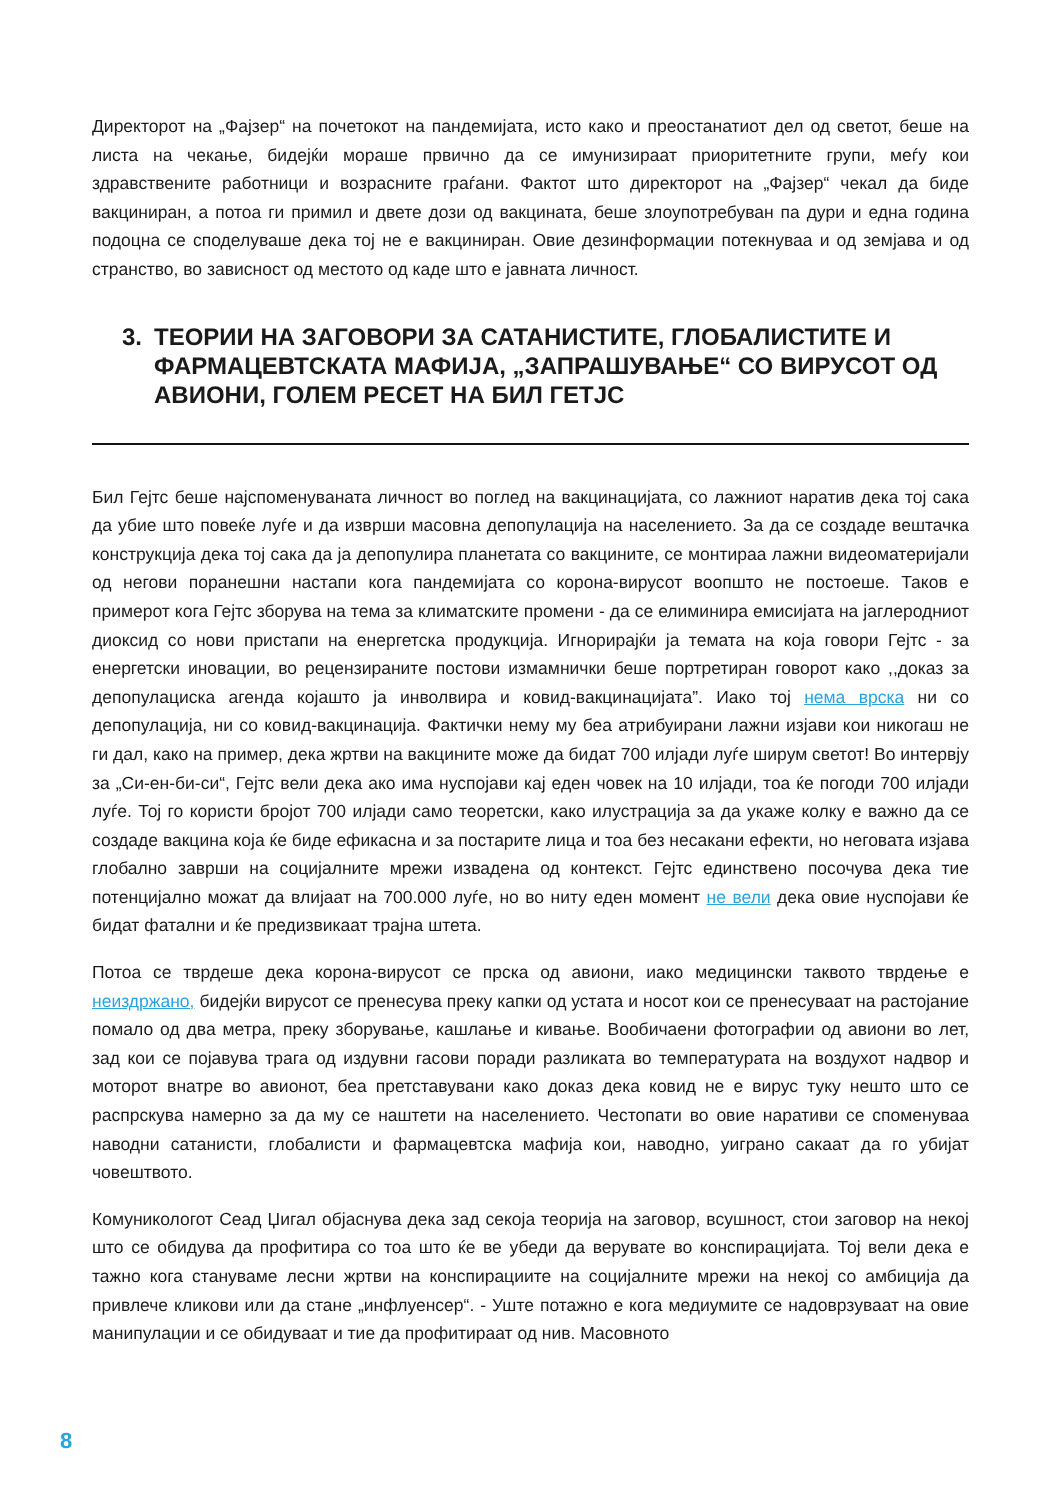Директорот на „Фајзер“ на почетокот на пандемијата, исто како и преостанатиот дел од светот, беше на листа на чекање, бидејќи мораше првично да се имунизираат приоритетните групи, меѓу кои здравствените работници и возрасните граѓани. Фактот што директорот на „Фајзер“ чекал да биде вакциниран, а потоа ги примил и двете дози од вакцината, беше злоупотребуван па дури и една година подоцна се споделуваше дека тој не е вакциниран. Овие дезинформации потекнуваа и од земјава и од странство, во зависност од местото од каде што е јавната личност.
3. ТЕОРИИ НА ЗАГОВОРИ ЗА САТАНИСТИТЕ, ГЛОБАЛИСТИТЕ И ФАРМАЦЕВТСКАТА МАФИЈА, „ЗАПРАШУВАЊЕ“ СО ВИРУСОТ ОД АВИОНИ, ГОЛЕМ РЕСЕТ НА БИЛ ГЕТЈС
Бил Гејтс беше најспоменуваната личност во поглед на вакцинацијата, со лажниот наратив дека тој сака да убие што повеќе луѓе и да изврши масовна депопулација на населението. За да се создаде вештачка конструкција дека тој сака да ја депопулира планетата со вакцините, се монтираа лажни видеоматеријали од негови поранешни настапи кога пандемијата со корона-вирусот воопшто не постоеше. Таков е примерот кога Гејтс зборува на тема за климатските промени - да се елиминира емисијата на јаглеродниот диоксид со нови пристапи на енергетска продукција. Игнорирајќи ја темата на која говори Гејтс - за енергетски иновации, во рецензираните постови измамнички беше портретиран говорот како ,,доказ за депопулациска агенда којашто ја инволвира и ковид-вакцинацијата”. Иако тој нема врска ни со депопулација, ни со ковид-вакцинација. Фактички нему му беа атрибуирани лажни изјави кои никогаш не ги дал, како на пример, дека жртви на вакцините може да бидат 700 илјади луѓе ширум светот! Во интервју за „Си-ен-би-си“, Гејтс вели дека ако има нуспојави кај еден човек на 10 илјади, тоа ќе погоди 700 илјади луѓе. Тој го користи бројот 700 илјади само теоретски, како илустрација за да укаже колку е важно да се создаде вакцина која ќе биде ефикасна и за постарите лица и тоа без несакани ефекти, но неговата изјава глобално заврши на социјалните мрежи извадена од контекст. Гејтс единствено посочува дека тие потенцијално можат да влијаат на 700.000 луѓе, но во ниту еден момент не вели дека овие нуспојави ќе бидат фатални и ќе предизвикаат трајна штета.
Потоа се тврдеше дека корона-вирусот се прска од авиони, иако медицински таквото тврдење е неиздржано, бидејќи вирусот се пренесува преку капки од устата и носот кои се пренесуваат на растојание помало од два метра, преку зборување, кашлање и кивање. Вообичаени фотографии од авиони во лет, зад кои се појавува трага од издувни гасови поради разликата во температурата на воздухот надвор и моторот внатре во авионот, беа претставувани како доказ дека ковид не е вирус туку нешто што се распрскува намерно за да му се наштети на населението. Честопати во овие наративи се споменуваа наводни сатанисти, глобалисти и фармацевтска мафија кои, наводно, уиграно сакаат да го убијат човештвото.
Комуникологот Сеад Џигал објаснува дека зад секоја теорија на заговор, всушност, стои заговор на некој што се обидува да профитира со тоа што ќе ве убеди да верувате во конспирацијата. Тој вели дека е тажно кога стануваме лесни жртви на конспирациите на социјалните мрежи на некој со амбиција да привлече кликови или да стане „инфлуенсер“. - Уште потажно е кога медиумите се надоврзуваат на овие манипулации и се обидуваат и тие да профитираат од нив. Масовното
8